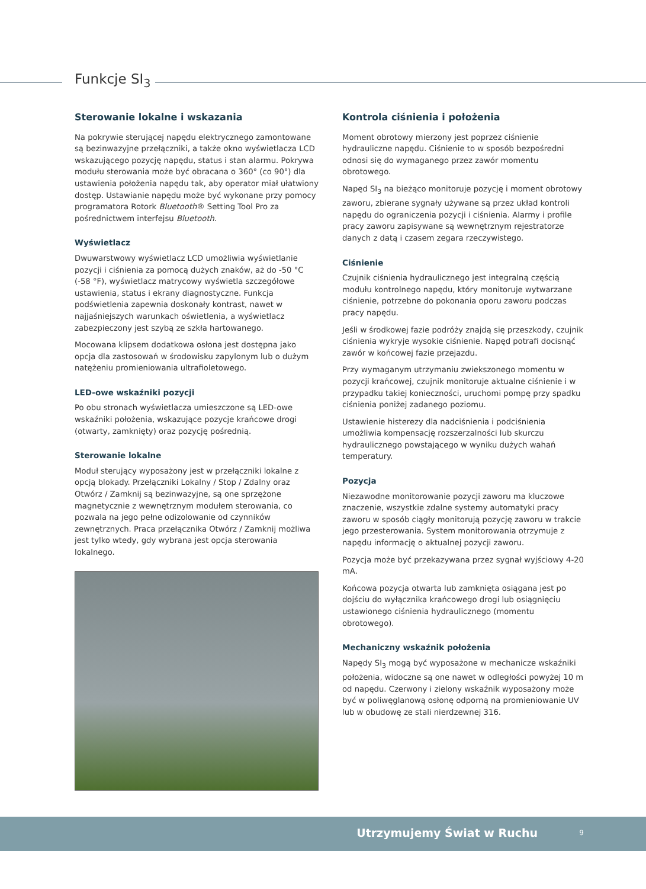Funkcje SI<sub>3</sub>
Sterowanie lokalne i wskazania
Na pokrywie sterującej napędu elektrycznego zamontowane są bezinwazyjne przełączniki, a także okno wyświetlacza LCD wskazującego pozycję napędu, status i stan alarmu. Pokrywa modułu sterowania może być obracana o 360° (co 90°) dla ustawienia położenia napędu tak, aby operator miał ułatwiony dostęp. Ustawianie napędu może być wykonane przy pomocy programatora Rotork Bluetooth® Setting Tool Pro za pośrednictwem interfejsu Bluetooth.
Wyświetlacz
Dwuwarstwowy wyświetlacz LCD umożliwia wyświetlanie pozycji i ciśnienia za pomocą dużych znaków, aż do -50 °C (-58 °F), wyświetlacz matrycowy wyświetla szczegółowe ustawienia, status i ekrany diagnostyczne. Funkcja podświetlenia zapewnia doskonały kontrast, nawet w najjaśniejszych warunkach oświetlenia, a wyświetlacz zabezpieczony jest szybą ze szkła hartowanego.
Mocowana klipsem dodatkowa osłona jest dostępna jako opcja dla zastosowań w środowisku zapylonym lub o dużym natężeniu promieniowania ultrafioletowego.
LED-owe wskaźniki pozycji
Po obu stronach wyświetlacza umieszczone są LED-owe wskaźniki położenia, wskazujące pozycje krańcowe drogi (otwarty, zamknięty) oraz pozycję pośrednią.
Sterowanie lokalne
Moduł sterujący wyposażony jest w przełączniki lokalne z opcją blokady. Przełączniki Lokalny / Stop / Zdalny oraz Otwórz / Zamknij są bezinwazyjne, są one sprzężone magnetycznie z wewnętrznym modułem sterowania, co pozwala na jego pełne odizolowanie od czynników zewnętrznych. Praca przełącznika Otwórz / Zamknij możliwa jest tylko wtedy, gdy wybrana jest opcja sterowania lokalnego.
Kontrola ciśnienia i położenia
Moment obrotowy mierzony jest poprzez ciśnienie hydrauliczne napędu. Ciśnienie to w sposób bezpośredni odnosi się do wymaganego przez zawór momentu obrotowego.
Napęd SI<sub>3</sub> na bieżąco monitoruje pozycję i moment obrotowy zaworu, zbierane sygnały używane są przez układ kontroli napędu do ograniczenia pozycji i ciśnienia. Alarmy i profile pracy zaworu zapisywane są wewnętrznym rejestratorze danych z datą i czasem zegara rzeczywistego.
Ciśnienie
Czujnik ciśnienia hydraulicznego jest integralną częścią modułu kontrolnego napędu, który monitoruje wytwarzane ciśnienie, potrzebne do pokonania oporu zaworu podczas pracy napędu.
Jeśli w środkowej fazie podróży znajdą się przeszkody, czujnik ciśnienia wykryje wysokie ciśnienie. Napęd potrafi docisnąć zawór w końcowej fazie przejazdu.
Przy wymaganym utrzymaniu zwiekszonego momentu w pozycji krańcowej, czujnik monitoruje aktualne ciśnienie i w przypadku takiej konieczności, uruchomi pompę przy spadku ciśnienia poniżej zadanego poziomu.
Ustawienie histerezy dla nadciśnienia i podciśnienia umożliwia kompensację rozszerzalności lub skurczu hydraulicznego powstającego w wyniku dużych wahań temperatury.
Pozycja
Niezawodne monitorowanie pozycji zaworu ma kluczowe znaczenie, wszystkie zdalne systemy automatyki pracy zaworu w sposób ciągły monitorują pozycję zaworu w trakcie jego przesterowania. System monitorowania otrzymuje z napędu informację o aktualnej pozycji zaworu.
Pozycja może być przekazywana przez sygnał wyjściowy 4-20 mA.
Końcowa pozycja otwarta lub zamknięta osiągana jest po dojściu do wyłącznika krańcowego drogi lub osiągnięciu ustawionego ciśnienia hydraulicznego (momentu obrotowego).
Mechaniczny wskaźnik położenia
Napędy SI<sub>3</sub> mogą być wyposażone w mechanicze wskaźniki położenia, widoczne są one nawet w odległości powyżej 10 m od napędu. Czerwony i zielony wskaźnik wyposażony może być w poliwęglanową osłonę odporną na promieniowanie UV lub w obudowę ze stali nierdzewnej 316.
Utrzymujemy Świat w Ruchu 9